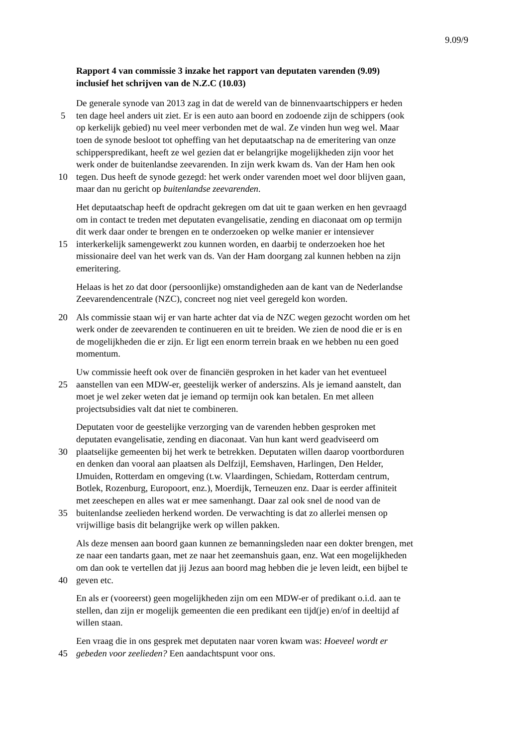9.09/9
Rapport 4 van commissie 3 inzake het rapport van deputaten varenden (9.09)
inclusief het schrijven van de N.Z.C (10.03)
De generale synode van 2013 zag in dat de wereld van de binnenvaartschippers er heden
5 ten dage heel anders uit ziet. Er is een auto aan boord en zodoende zijn de schippers (ook
op kerkelijk gebied) nu veel meer verbonden met de wal. Ze vinden hun weg wel. Maar
toen de synode besloot tot opheffing van het deputaatschap na de emeritering van onze
schipperspredikant, heeft ze wel gezien dat er belangrijke mogelijkheden zijn voor het
werk onder de buitenlandse zeevarenden. In zijn werk kwam ds. Van der Ham hen ook
10 tegen. Dus heeft de synode gezegd: het werk onder varenden moet wel door blijven gaan,
maar dan nu gericht op buitenlandse zeevarenden.
Het deputaatschap heeft de opdracht gekregen om dat uit te gaan werken en hen gevraagd
om in contact te treden met deputaten evangelisatie, zending en diaconaat om op termijn
dit werk daar onder te brengen en te onderzoeken op welke manier er intensiever
15 interkerkelijk samengewerkt zou kunnen worden, en daarbij te onderzoeken hoe het
missionaire deel van het werk van ds. Van der Ham doorgang zal kunnen hebben na zijn
emeritering.
Helaas is het zo dat door (persoonlijke) omstandigheden aan de kant van de Nederlandse
Zeevarendencentrale (NZC), concreet nog niet veel geregeld kon worden.
20 Als commissie staan wij er van harte achter dat via de NZC wegen gezocht worden om het
werk onder de zeevarenden te continueren en uit te breiden. We zien de nood die er is en
de mogelijkheden die er zijn. Er ligt een enorm terrein braak en we hebben nu een goed
momentum.
Uw commissie heeft ook over de financiën gesproken in het kader van het eventueel
25 aanstellen van een MDW-er, geestelijk werker of anderszins. Als je iemand aanstelt, dan
moet je wel zeker weten dat je iemand op termijn ook kan betalen. En met alleen
projectsubsidies valt dat niet te combineren.
Deputaten voor de geestelijke verzorging van de varenden hebben gesproken met
deputaten evangelisatie, zending en diaconaat. Van hun kant werd geadviseerd om
30 plaatselijke gemeenten bij het werk te betrekken. Deputaten willen daarop voortborduren
en denken dan vooral aan plaatsen als Delfzijl, Eemshaven, Harlingen, Den Helder,
IJmuiden, Rotterdam en omgeving (t.w. Vlaardingen, Schiedam, Rotterdam centrum,
Botlek, Rozenburg, Europoort, enz.), Moerdijk, Terneuzen enz. Daar is eerder affiniteit
met zeeschepen en alles wat er mee samenhangt. Daar zal ook snel de nood van de
35 buitenlandse zeelieden herkend worden. De verwachting is dat zo allerlei mensen op
vrijwillige basis dit belangrijke werk op willen pakken.
Als deze mensen aan boord gaan kunnen ze bemanningsleden naar een dokter brengen, met
ze naar een tandarts gaan, met ze naar het zeemanshuis gaan, enz. Wat een mogelijkheden
om dan ook te vertellen dat jij Jezus aan boord mag hebben die je leven leidt, een bijbel te
40 geven etc.
En als er (vooreerst) geen mogelijkheden zijn om een MDW-er of predikant o.i.d. aan te
stellen, dan zijn er mogelijk gemeenten die een predikant een tijd(je) en/of in deeltijd af
willen staan.
Een vraag die in ons gesprek met deputaten naar voren kwam was: Hoeveel wordt er
45 gebeden voor zeelieden? Een aandachtspunt voor ons.